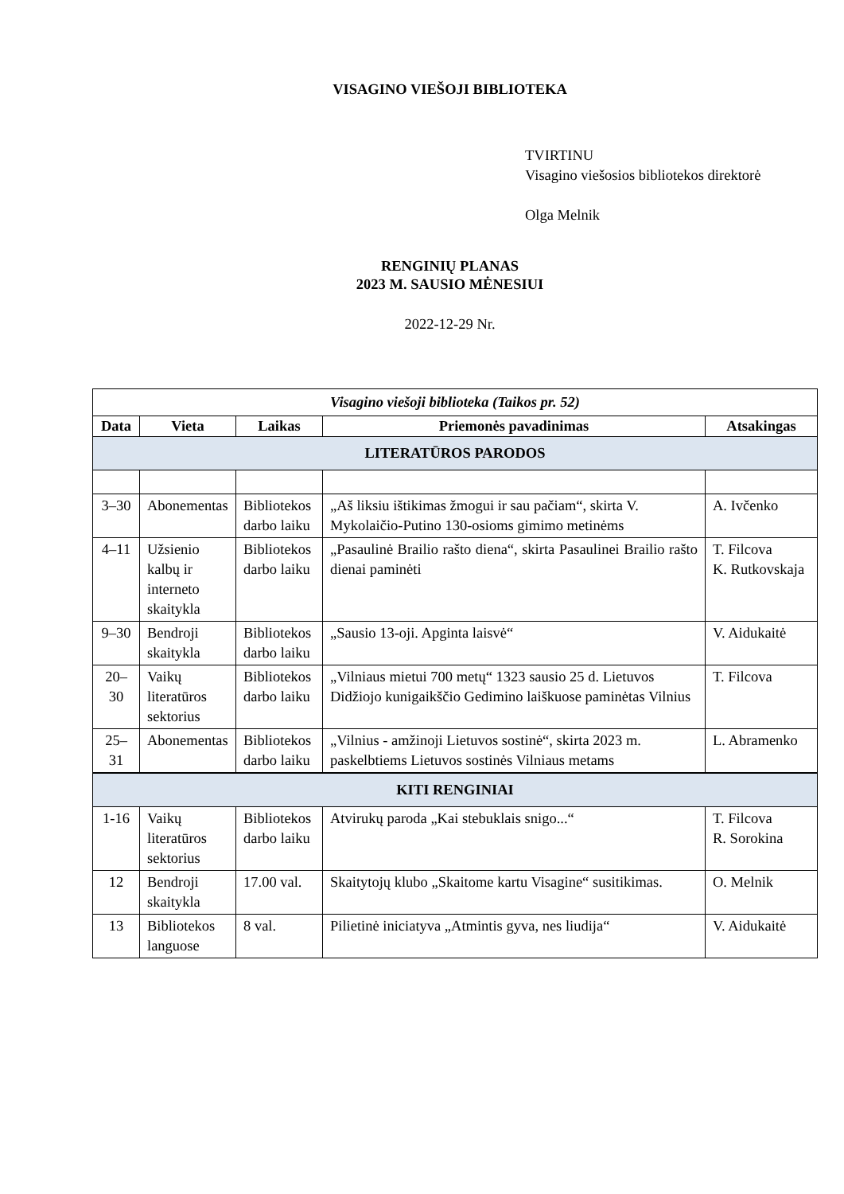VISAGINO VIEŠOJI BIBLIOTEKA
TVIRTINU
Visagino viešosios bibliotekos direktorė
Olga Melnik
RENGINIŲ PLANAS
2023 M. SAUSIO MĖNESIUI
2022-12-29 Nr.
| Visagino viešoji biblioteka (Taikos pr. 52) | | | | |
| Data | Vieta | Laikas | Priemonės pavadinimas | Atsakingas |
| LITERATŪROS PARODOS | | | | |
| 3–30 | Abonementas | Bibliotekos darbo laiku | „Aš liksiu ištikimas žmogui ir sau pačiam“, skirta V. Mykolaičio-Putino 130-osioms gimimo metinėms | A. Ivčenko |
| 4–11 | Užsienio kalbų ir interneto skaitykla | Bibliotekos darbo laiku | „Pasaulinė Brailio rašto diena“, skirta Pasaulinei Brailio rašto dienai paminėti | T. Filcova K. Rutkovskaja |
| 9–30 | Bendroji skaitykla | Bibliotekos darbo laiku | „Sausio 13-oji. Apginta laisvė“ | V. Aidukaitė |
| 20–30 | Vaikų literatūros sektorius | Bibliotekos darbo laiku | „Vilniaus mietui 700 metų“ 1323 sausio 25 d. Lietuvos Didžiojo kunigaikščio Gedimino laiškuose paminėtas Vilnius | T. Filcova |
| 25–31 | Abonementas | Bibliotekos darbo laiku | „Vilnius - amžinoji Lietuvos sostinė“, skirta 2023 m. paskelbtiems Lietuvos sostinės Vilniaus metams | L. Abramenko |
| KITI RENGINIAI | | | | |
| 1-16 | Vaikų literatūros sektorius | Bibliotekos darbo laiku | Atvirukų paroda „Kai stebuklais snigo...“ | T. Filcova R. Sorokina |
| 12 | Bendroji skaitykla | 17.00 val. | Skaitytojų klubo „Skaitome kartu Visagine“ susitikimas. | O. Melnik |
| 13 | Bibliotekos languose | 8 val. | Pilietinė iniciatyva „Atmintis gyva, nes liudija“ | V. Aidukaitė |